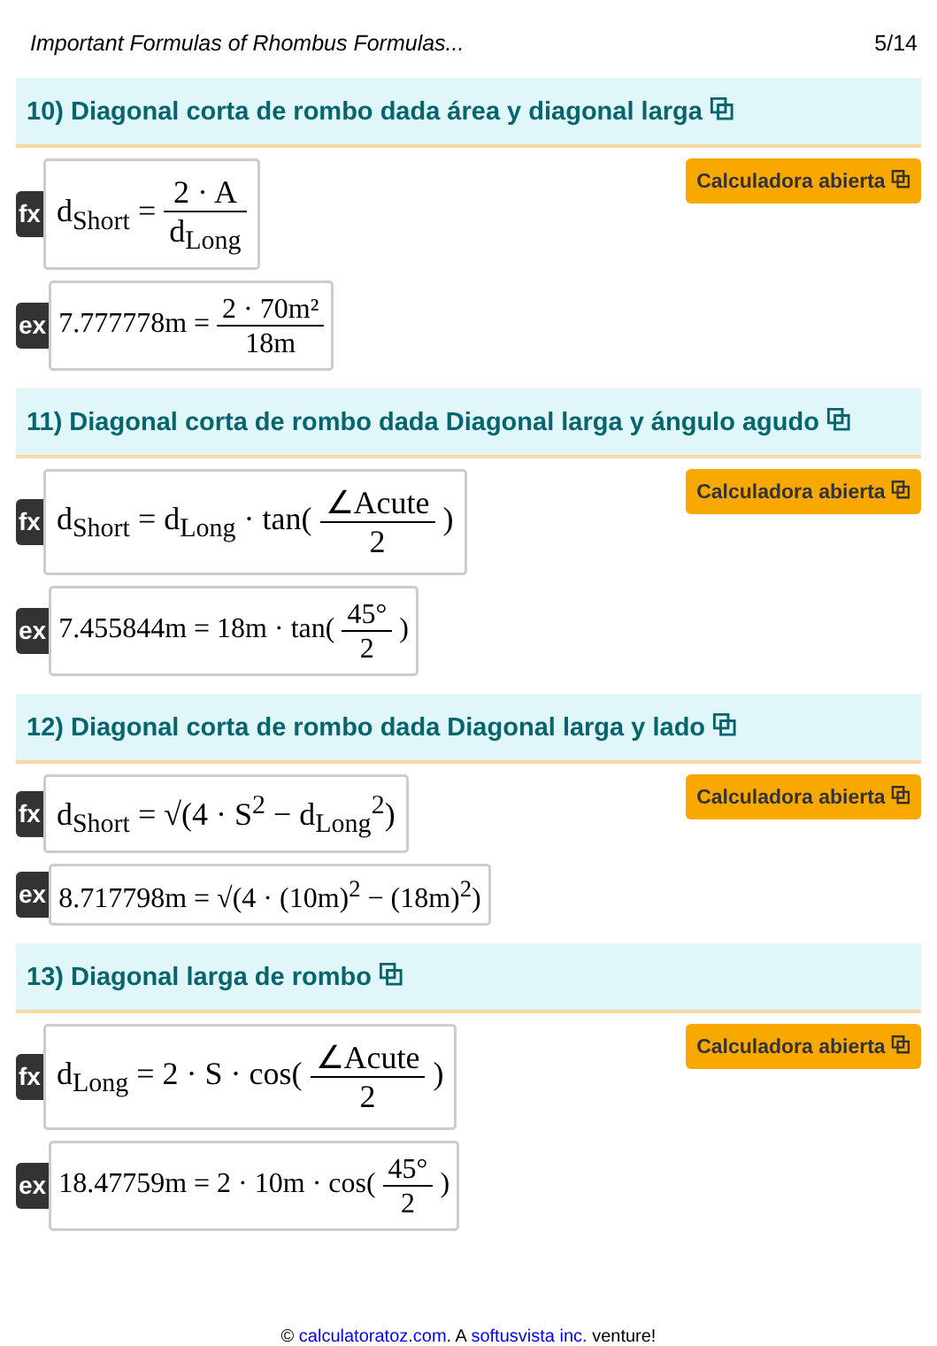Important Formulas of Rhombus Formulas... 5/14
10) Diagonal corta de rombo dada área y diagonal larga ⧉
fx
d<sub>Short</sub> = 2 · A d<sub>Long</sub>
Calculadora abierta ⧉
ex 7.777778m = 2 · 70m² 18m
11) Diagonal corta de rombo dada Diagonal larga y ángulo agudo ⧉
fx
d<sub>Short</sub> = d<sub>Long</sub> · tan( ∠Acute 2 )
Calculadora abierta ⧉
ex 7.455844m = 18m · tan( 45° 2 )
12) Diagonal corta de rombo dada Diagonal larga y lado ⧉
fx
d<sub>Short</sub> = √(4 · S<sup>2</sup> − d<sub>Long</sub><sup>2</sup>)
Calculadora abierta ⧉
ex
8.717798m = √(4 · (10m)<sup>2</sup> − (18m)<sup>2</sup>)
13) Diagonal larga de rombo ⧉
fx
d<sub>Long</sub> = 2 · S · cos( ∠Acute 2 )
Calculadora abierta ⧉
ex
18.47759m = 2 · 10m · cos( 45° 2 )
© calculatoratoz.com. A softusvista inc. venture!